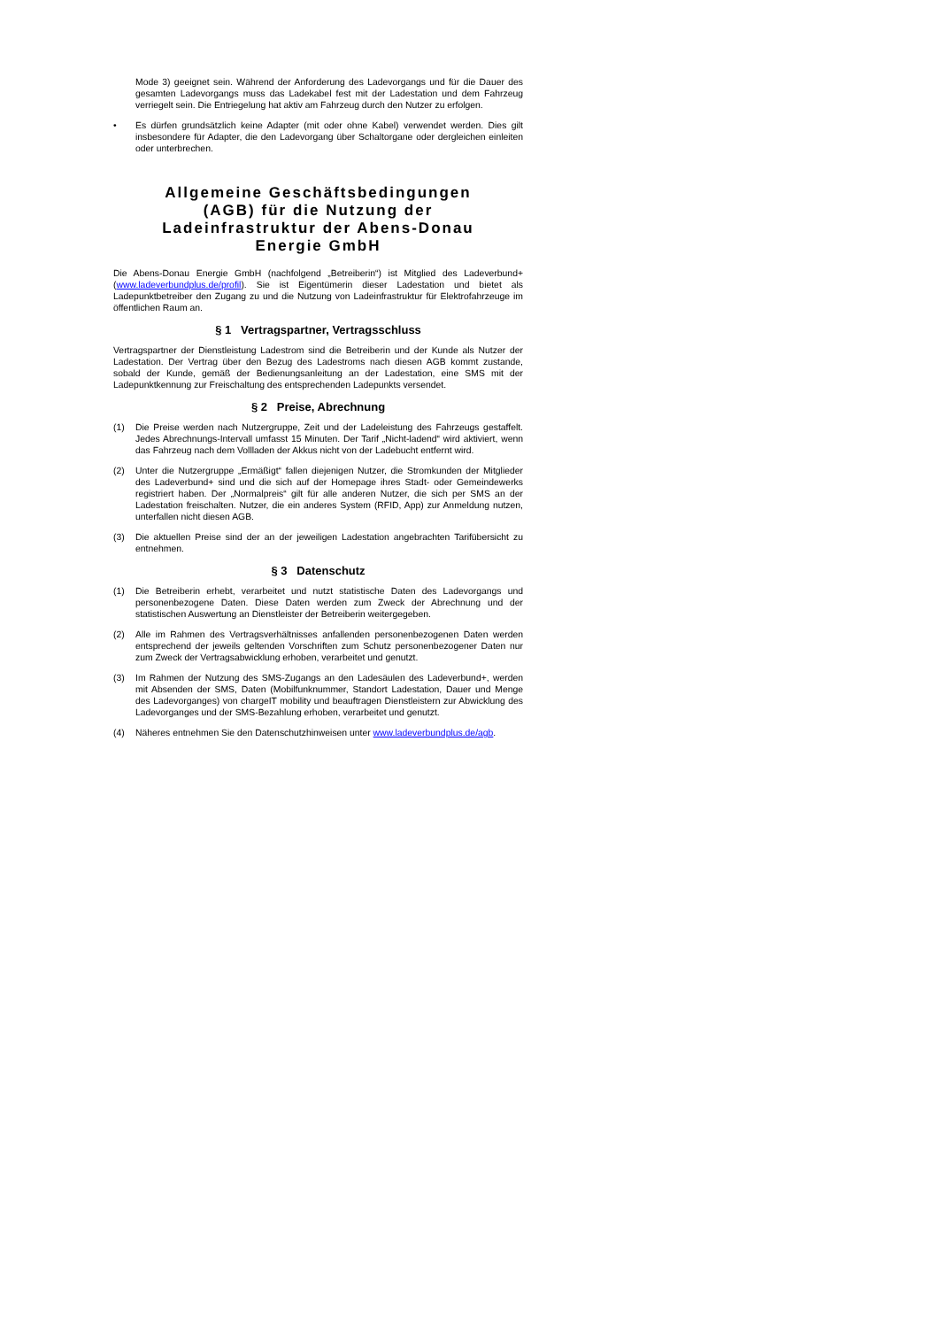Mode 3) geeignet sein. Während der Anforderung des Ladevorgangs und für die Dauer des gesamten Ladevorgangs muss das Ladekabel fest mit der Ladestation und dem Fahrzeug verriegelt sein. Die Entriegelung hat aktiv am Fahrzeug durch den Nutzer zu erfolgen.
• Es dürfen grundsätzlich keine Adapter (mit oder ohne Kabel) verwendet werden. Dies gilt insbesondere für Adapter, die den Ladevorgang über Schaltorgane oder dergleichen einleiten oder unterbrechen.
Allgemeine Geschäftsbedingungen (AGB) für die Nutzung der Ladeinfrastruktur der Abens-Donau Energie GmbH
Die Abens-Donau Energie GmbH (nachfolgend „Betreiberin“) ist Mitglied des Ladeverbund+ (www.ladeverbundplus.de/profil). Sie ist Eigentümerin dieser Ladestation und bietet als Ladepunktbetreiber den Zugang zu und die Nutzung von Ladeinfrastruktur für Elektrofahrzeuge im öffentlichen Raum an.
§ 1 Vertragspartner, Vertragsschluss
Vertragspartner der Dienstleistung Ladestrom sind die Betreiberin und der Kunde als Nutzer der Ladestation. Der Vertrag über den Bezug des Ladestroms nach diesen AGB kommt zustande, sobald der Kunde, gemäß der Bedienungsanleitung an der Ladestation, eine SMS mit der Ladepunktkennung zur Freischaltung des entsprechenden Ladepunkts versendet.
§ 2 Preise, Abrechnung
(1) Die Preise werden nach Nutzergruppe, Zeit und der Ladeleistung des Fahrzeugs gestaffelt. Jedes Abrechnungs-Intervall umfasst 15 Minuten. Der Tarif „Nicht-ladend“ wird aktiviert, wenn das Fahrzeug nach dem Vollladen der Akkus nicht von der Ladebucht entfernt wird.
(2) Unter die Nutzergruppe „Ermäßigt“ fallen diejenigen Nutzer, die Stromkunden der Mitglieder des Ladeverbund+ sind und die sich auf der Homepage ihres Stadt- oder Gemeindewerks registriert haben. Der „Normalpreis“ gilt für alle anderen Nutzer, die sich per SMS an der Ladestation freischalten. Nutzer, die ein anderes System (RFID, App) zur Anmeldung nutzen, unterfallen nicht diesen AGB.
(3) Die aktuellen Preise sind der an der jeweiligen Ladestation angebrachten Tarifübersicht zu entnehmen.
§ 3 Datenschutz
(1) Die Betreiberin erhebt, verarbeitet und nutzt statistische Daten des Ladevorgangs und personenbezogene Daten. Diese Daten werden zum Zweck der Abrechnung und der statistischen Auswertung an Dienstleister der Betreiberin weitergegeben.
(2) Alle im Rahmen des Vertragsverhältnisses anfallenden personenbezogenen Daten werden entsprechend der jeweils geltenden Vorschriften zum Schutz personenbezogener Daten nur zum Zweck der Vertragsabwicklung erhoben, verarbeitet und genutzt.
(3) Im Rahmen der Nutzung des SMS-Zugangs an den Ladesäulen des Ladeverbund+, werden mit Absenden der SMS, Daten (Mobilfunknummer, Standort Ladestation, Dauer und Menge des Ladevorganges) von chargeIT mobility und beauftragen Dienstleistern zur Abwicklung des Ladevorganges und der SMS-Bezahlung erhoben, verarbeitet und genutzt.
(4) Näheres entnehmen Sie den Datenschutzhinweisen unter www.ladeverbundplus.de/agb.